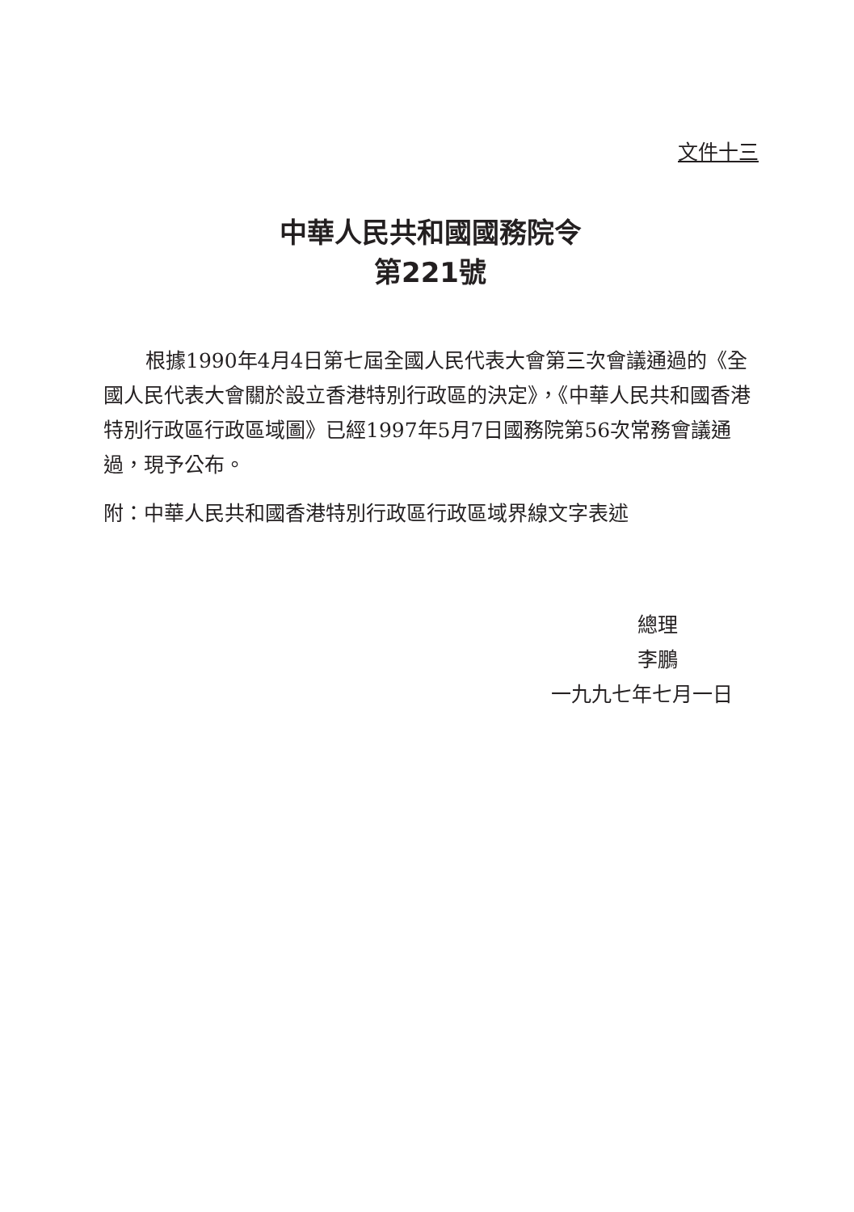文件十三
中華人民共和國國務院令
第221號
根據1990年4月4日第七屆全國人民代表大會第三次會議通過的《全國人民代表大會關於設立香港特別行政區的決定》，《中華人民共和國香港特別行政區行政區域圖》已經1997年5月7日國務院第56次常務會議通過，現予公布。
附：中華人民共和國香港特別行政區行政區域界線文字表述
總理
李鵬
一九九七年七月一日